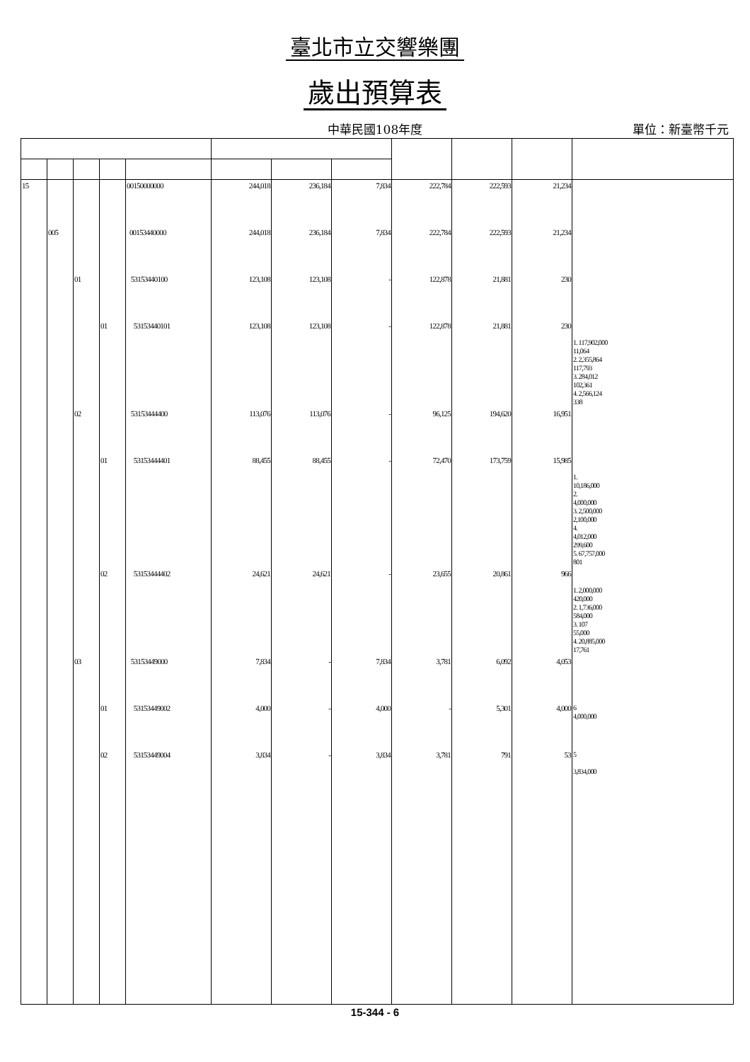臺北市立交響樂團
歲出預算表
中華民國108年度
單位：新臺幣千元
| 15 | | | | 00150000000 | 244,018 | 236,184 | 7,834 | 222,784 | 222,593 | 21,234 | |
| | 005 | | | 00153440000 | 244,018 | 236,184 | 7,834 | 222,784 | 222,593 | 21,234 | |
| | | 01 | | 53153440100 | 123,108 | 123,108 | - | 122,878 | 21,881 | 230 | |
| | | | 01 | 53153440101 | 123,108 | 123,108 | - | 122,878 | 21,881 | 230 | 1. 117,902,000 11,064 2. 2,355,864 117,793 3. 284,012 102,361 4. 2,566,124 338 |
| | | 02 | | 53153444400 | 113,076 | 113,076 | - | 96,125 | 194,620 | 16,951 | |
| | | | 01 | 53153444401 | 88,455 | 88,455 | - | 72,470 | 173,759 | 15,985 | 1. 10,186,000 2. 4,000,000 3. 2,500,000 2,100,000 4. 4,012,000 299,600 5. 67,757,000 801 |
| | | | 02 | 53153444402 | 24,621 | 24,621 | - | 23,655 | 20,861 | 966 | 1. 2,000,000 420,000 2. 1,736,000 584,000 3. 107 55,000 4. 20,885,000 17,761 |
| | | 03 | | 53153449000 | 7,834 | - | 7,834 | 3,781 | 6,092 | 4,053 | |
| | | | 01 | 53153449002 | 4,000 | - | 4,000 | - | 5,301 | 4,000 | 6 4,000,000 |
| | | | 02 | 53153449004 | 3,834 | - | 3,834 | 3,781 | 791 | 53 | 5 3,834,000 |
15-344 - 6